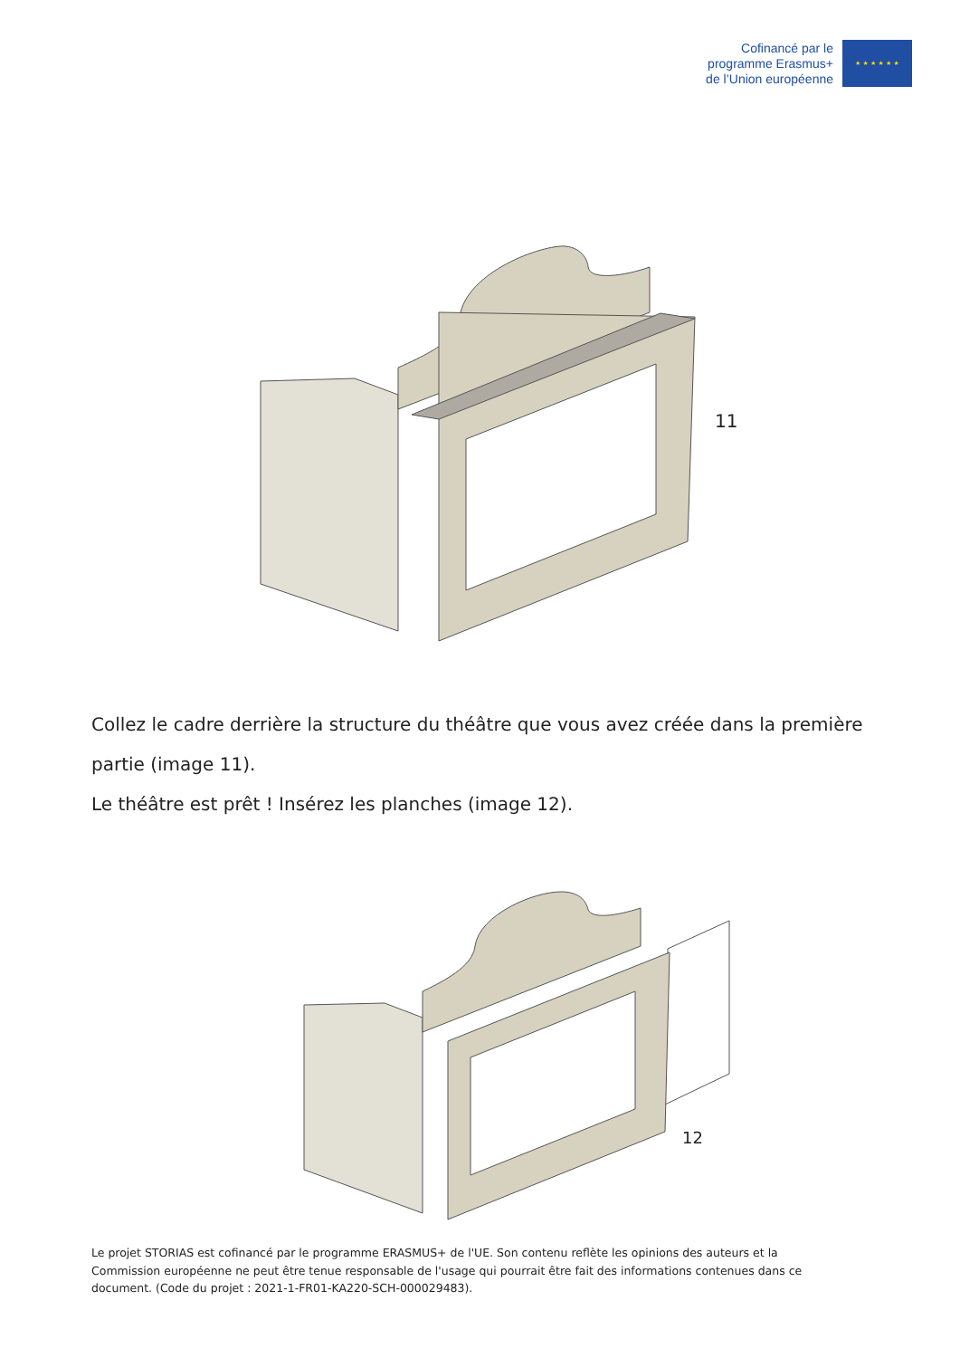Cofinancé par le
programme Erasmus+
de l’Union européenne
★ ★ ★ ★ ★ ★
11
Collez le cadre derrière la structure du théâtre que vous avez créée dans la première partie (image 11).
Le théâtre est prêt ! Insérez les planches (image 12).
12
Le projet STORIAS est cofinancé par le programme ERASMUS+ de l'UE. Son contenu reflète les opinions des auteurs et la Commission européenne ne peut être tenue responsable de l'usage qui pourrait être fait des informations contenues dans ce document. (Code du projet : 2021-1-FR01-KA220-SCH-000029483).